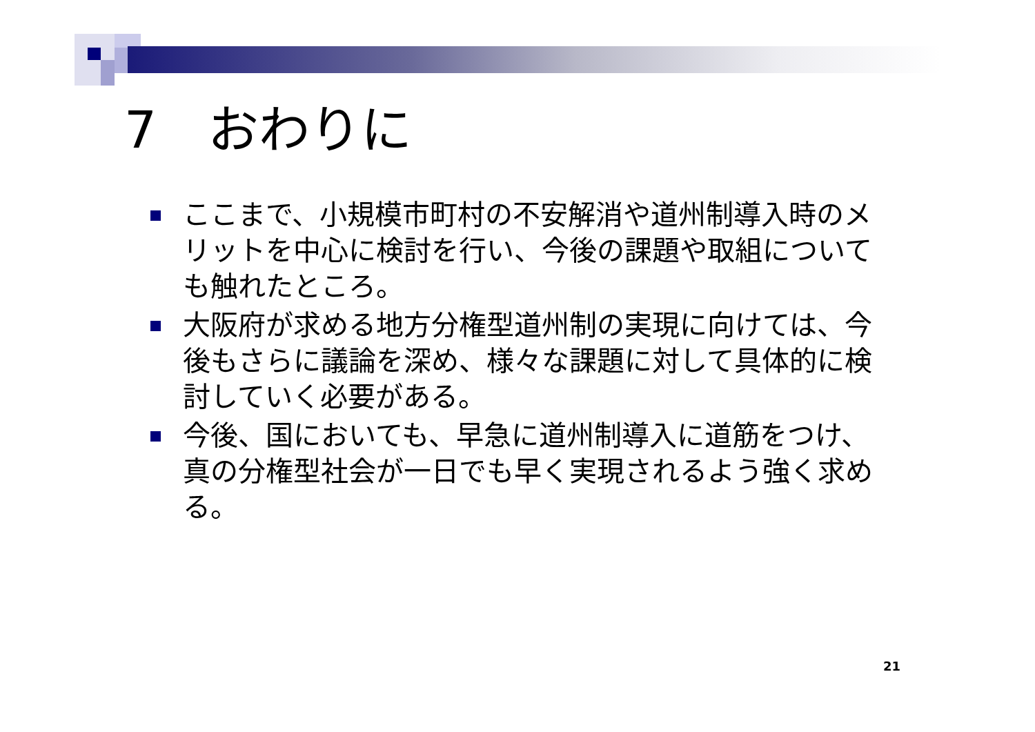7　おわりに
ここまで、小規模市町村の不安解消や道州制導入時のメリットを中心に検討を行い、今後の課題や取組についても触れたところ。
大阪府が求める地方分権型道州制の実現に向けては、今後もさらに議論を深め、様々な課題に対して具体的に検討していく必要がある。
今後、国においても、早急に道州制導入に道筋をつけ、真の分権型社会が一日でも早く実現されるよう強く求める。
21